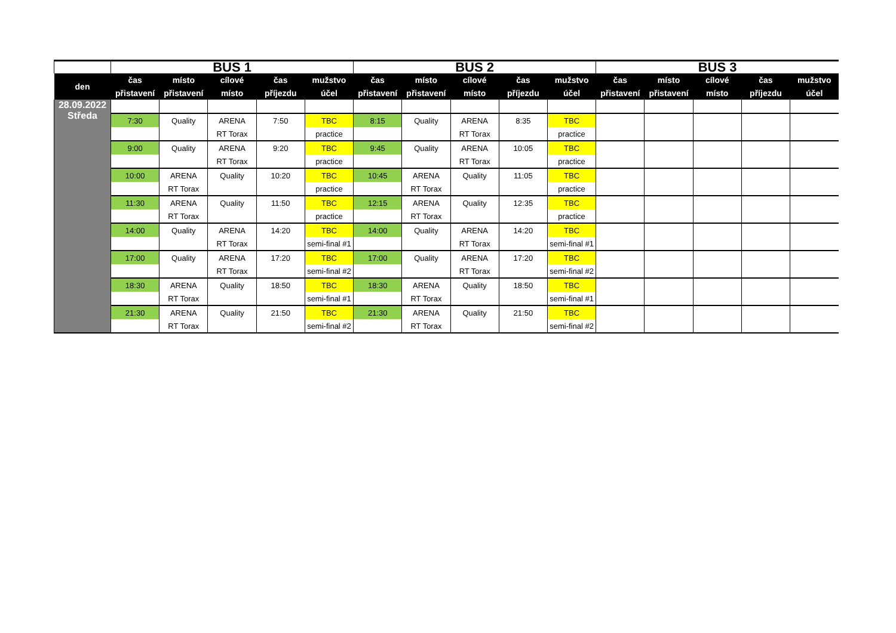| | BUS 1 | | | | | BUS 2 | | | | | BUS 3 | | | | |
| --- | --- | --- | --- | --- | --- | --- | --- | --- | --- | --- | --- | --- | --- | --- | --- |
| den | čas | místo | cílové | čas | mužstvo | čas | místo | cílové | čas | mužstvo | čas | místo | cílové | čas | mužstvo |
| | přistavení | přistavení | místo | příjezdu | účel | přistavení | přistavení | místo | příjezdu | účel | přistavení | přistavení | místo | příjezdu | účel |
| 28.09.2022 Středa | | | | | | | | | | | | | | | |
| | 7:30 | Quality | ARENA | 7:50 | TBC | 8:15 | Quality | ARENA | 8:35 | TBC | | | | | |
| | | | RT Torax | | practice | | | RT Torax | | practice | | | | | |
| | 9:00 | Quality | ARENA | 9:20 | TBC | 9:45 | Quality | ARENA | 10:05 | TBC | | | | | |
| | | | RT Torax | | practice | | | RT Torax | | practice | | | | | |
| | 10:00 | ARENA | Quality | 10:20 | TBC | 10:45 | ARENA | Quality | 11:05 | TBC | | | | | |
| | | RT Torax | | | practice | | RT Torax | | | practice | | | | | |
| | 11:30 | ARENA | Quality | 11:50 | TBC | 12:15 | ARENA | Quality | 12:35 | TBC | | | | | |
| | | RT Torax | | | practice | | RT Torax | | | practice | | | | | |
| | 14:00 | Quality | ARENA | 14:20 | TBC | 14:00 | Quality | ARENA | 14:20 | TBC | | | | | |
| | | | RT Torax | | semi-final #1 | | | RT Torax | | semi-final #1 | | | | | |
| | 17:00 | Quality | ARENA | 17:20 | TBC | 17:00 | Quality | ARENA | 17:20 | TBC | | | | | |
| | | | RT Torax | | semi-final #2 | | | RT Torax | | semi-final #2 | | | | | |
| | 18:30 | ARENA | Quality | 18:50 | TBC | 18:30 | ARENA | Quality | 18:50 | TBC | | | | | |
| | | RT Torax | | | semi-final #1 | | RT Torax | | | semi-final #1 | | | | | |
| | 21:30 | ARENA | Quality | 21:50 | TBC | 21:30 | ARENA | Quality | 21:50 | TBC | | | | | |
| | | RT Torax | | | semi-final #2 | | RT Torax | | | semi-final #2 | | | | | |